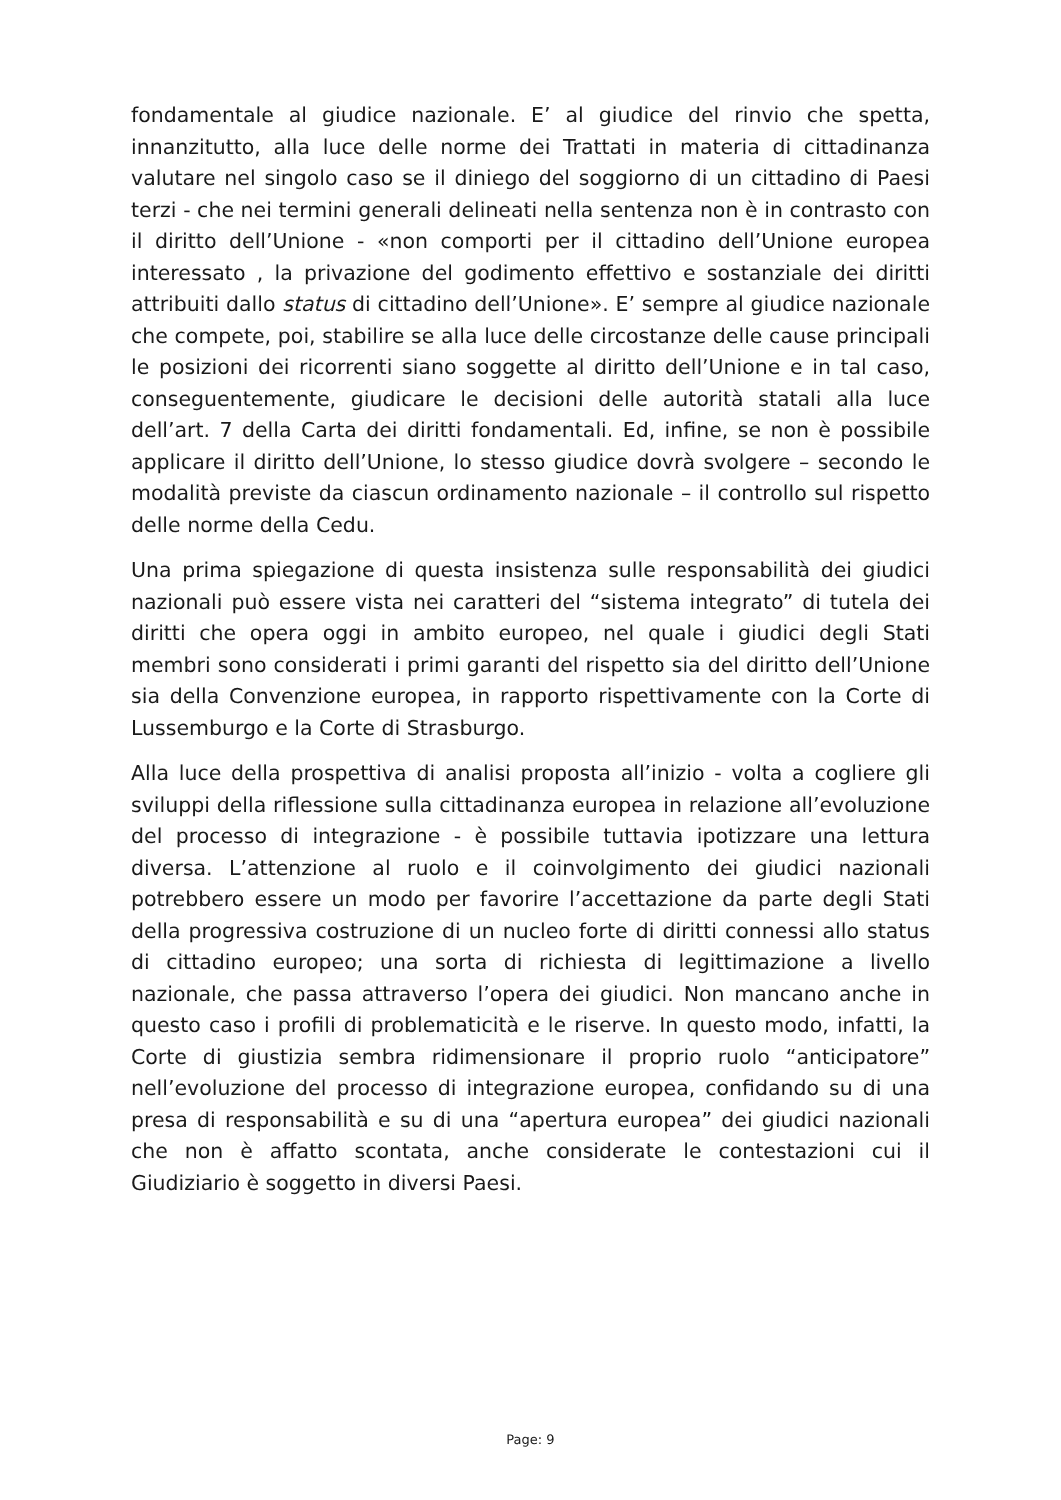fondamentale al giudice nazionale. E’ al giudice del rinvio che spetta, innanzitutto, alla luce delle norme dei Trattati in materia di cittadinanza valutare nel singolo caso se il diniego del soggiorno di un cittadino di Paesi terzi - che nei termini generali delineati nella sentenza non è in contrasto con il diritto dell’Unione - «non comporti per il cittadino dell’Unione europea interessato , la privazione del godimento effettivo e sostanziale dei diritti attribuiti dallo status di cittadino dell’Unione». E’ sempre al giudice nazionale che compete, poi, stabilire se alla luce delle circostanze delle cause principali le posizioni dei ricorrenti siano soggette al diritto dell’Unione e in tal caso, conseguentemente, giudicare le decisioni delle autorità statali alla luce dell’art. 7 della Carta dei diritti fondamentali. Ed, infine, se non è possibile applicare il diritto dell’Unione, lo stesso giudice dovrà svolgere – secondo le modalità previste da ciascun ordinamento nazionale – il controllo sul rispetto delle norme della Cedu.
Una prima spiegazione di questa insistenza sulle responsabilità dei giudici nazionali può essere vista nei caratteri del “sistema integrato” di tutela dei diritti che opera oggi in ambito europeo, nel quale i giudici degli Stati membri sono considerati i primi garanti del rispetto sia del diritto dell’Unione sia della Convenzione europea, in rapporto rispettivamente con la Corte di Lussemburgo e la Corte di Strasburgo.
Alla luce della prospettiva di analisi proposta all’inizio - volta a cogliere gli sviluppi della riflessione sulla cittadinanza europea in relazione all’evoluzione del processo di integrazione - è possibile tuttavia ipotizzare una lettura diversa. L’attenzione al ruolo e il coinvolgimento dei giudici nazionali potrebbero essere un modo per favorire l’accettazione da parte degli Stati della progressiva costruzione di un nucleo forte di diritti connessi allo status di cittadino europeo; una sorta di richiesta di legittimazione a livello nazionale, che passa attraverso l’opera dei giudici. Non mancano anche in questo caso i profili di problematicità e le riserve. In questo modo, infatti, la Corte di giustizia sembra ridimensionare il proprio ruolo “anticipatore” nell’evoluzione del processo di integrazione europea, confidando su di una presa di responsabilità e su di una “apertura europea” dei giudici nazionali che non è affatto scontata, anche considerate le contestazioni cui il Giudiziario è soggetto in diversi Paesi.
Page: 9